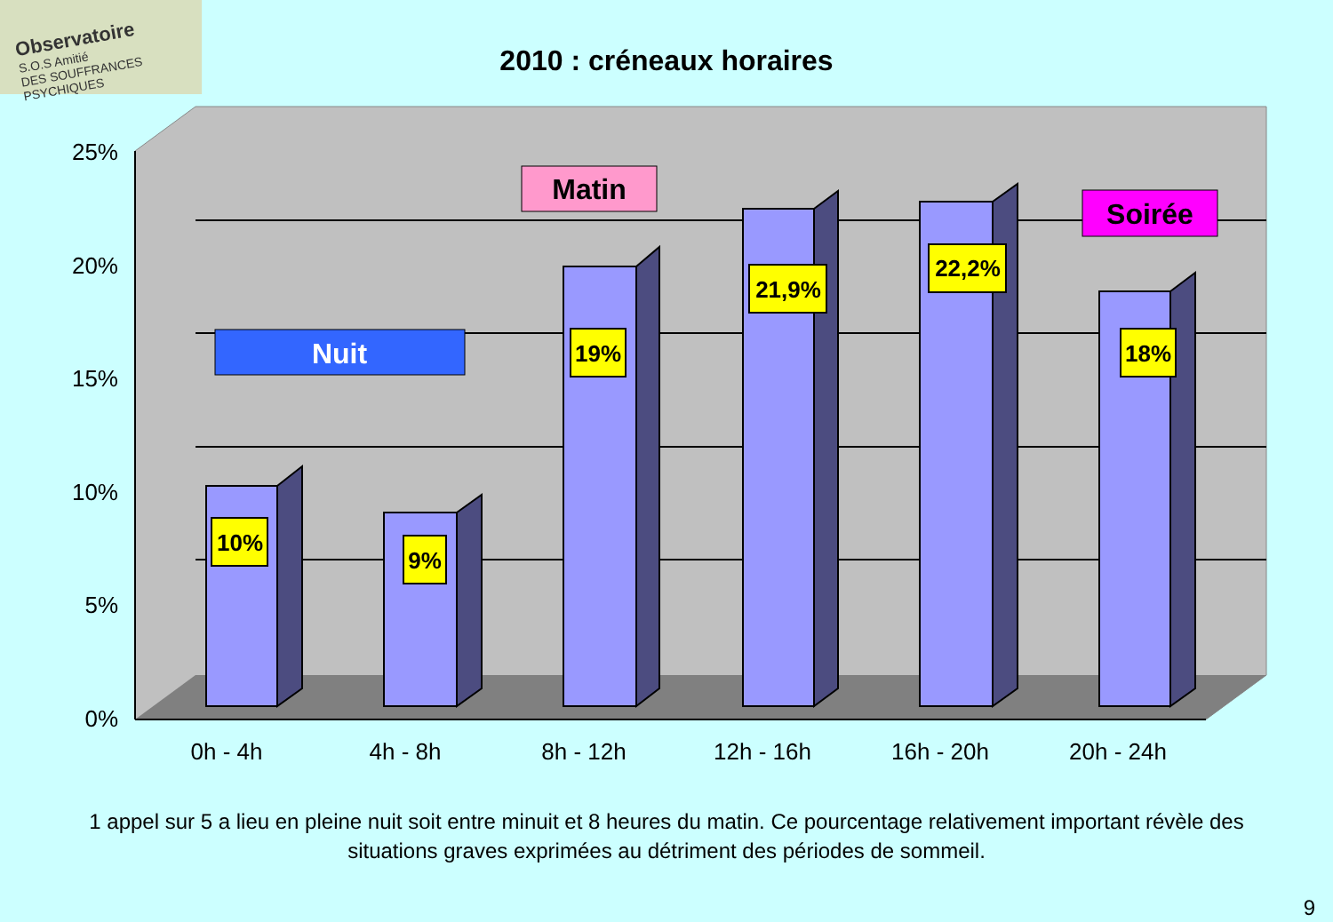Observatoire
S.O.S Amitié
DES SOUFFRANCES PSYCHIQUES
2010 : créneaux horaires
25%
20%
15%
10%
5%
0%
10%
9%
19%
21,9%
22,2%
18%
Nuit
Matin
Soirée
0h - 4h
4h - 8h
8h - 12h
12h - 16h
16h - 20h
20h - 24h
1 appel sur 5 a lieu en pleine nuit soit entre minuit et 8 heures du matin. Ce pourcentage relativement important révèle des situations graves exprimées au détriment des périodes de sommeil.
9